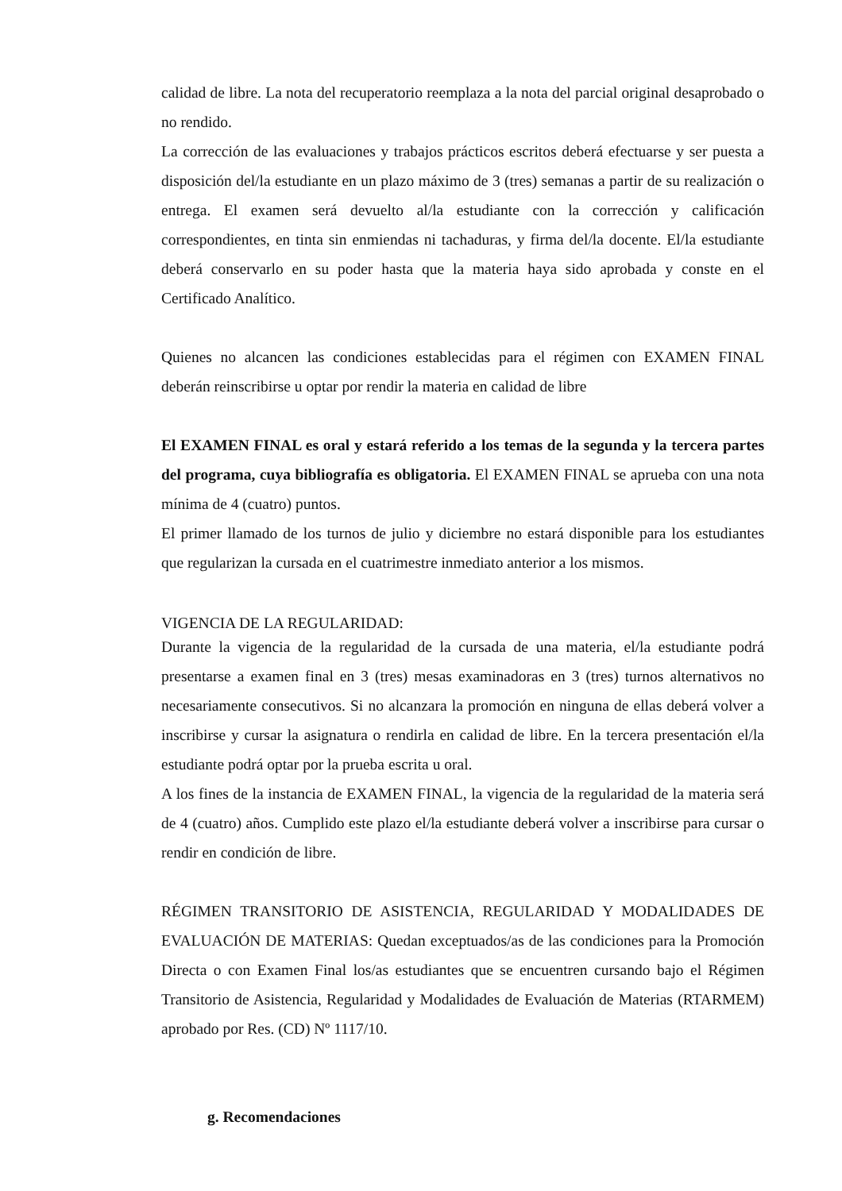calidad de libre. La nota del recuperatorio reemplaza a la nota del parcial original desaprobado o no rendido.
La corrección de las evaluaciones y trabajos prácticos escritos deberá efectuarse y ser puesta a disposición del/la estudiante en un plazo máximo de 3 (tres) semanas a partir de su realización o entrega. El examen será devuelto al/la estudiante con la corrección y calificación correspondientes, en tinta sin enmiendas ni tachaduras, y firma del/la docente. El/la estudiante deberá conservarlo en su poder hasta que la materia haya sido aprobada y conste en el Certificado Analítico.
Quienes no alcancen las condiciones establecidas para el régimen con EXAMEN FINAL deberán reinscribirse u optar por rendir la materia en calidad de libre
El EXAMEN FINAL es oral y estará referido a los temas de la segunda y la tercera partes del programa, cuya bibliografía es obligatoria. El EXAMEN FINAL se aprueba con una nota mínima de 4 (cuatro) puntos.
El primer llamado de los turnos de julio y diciembre no estará disponible para los estudiantes que regularizan la cursada en el cuatrimestre inmediato anterior a los mismos.
VIGENCIA DE LA REGULARIDAD:
Durante la vigencia de la regularidad de la cursada de una materia, el/la estudiante podrá presentarse a examen final en 3 (tres) mesas examinadoras en 3 (tres) turnos alternativos no necesariamente consecutivos. Si no alcanzara la promoción en ninguna de ellas deberá volver a inscribirse y cursar la asignatura o rendirla en calidad de libre. En la tercera presentación el/la estudiante podrá optar por la prueba escrita u oral.
A los fines de la instancia de EXAMEN FINAL, la vigencia de la regularidad de la materia será de 4 (cuatro) años. Cumplido este plazo el/la estudiante deberá volver a inscribirse para cursar o rendir en condición de libre.
RÉGIMEN TRANSITORIO DE ASISTENCIA, REGULARIDAD Y MODALIDADES DE EVALUACIÓN DE MATERIAS: Quedan exceptuados/as de las condiciones para la Promoción Directa o con Examen Final los/as estudiantes que se encuentren cursando bajo el Régimen Transitorio de Asistencia, Regularidad y Modalidades de Evaluación de Materias (RTARMEM) aprobado por Res. (CD) Nº 1117/10.
g. Recomendaciones